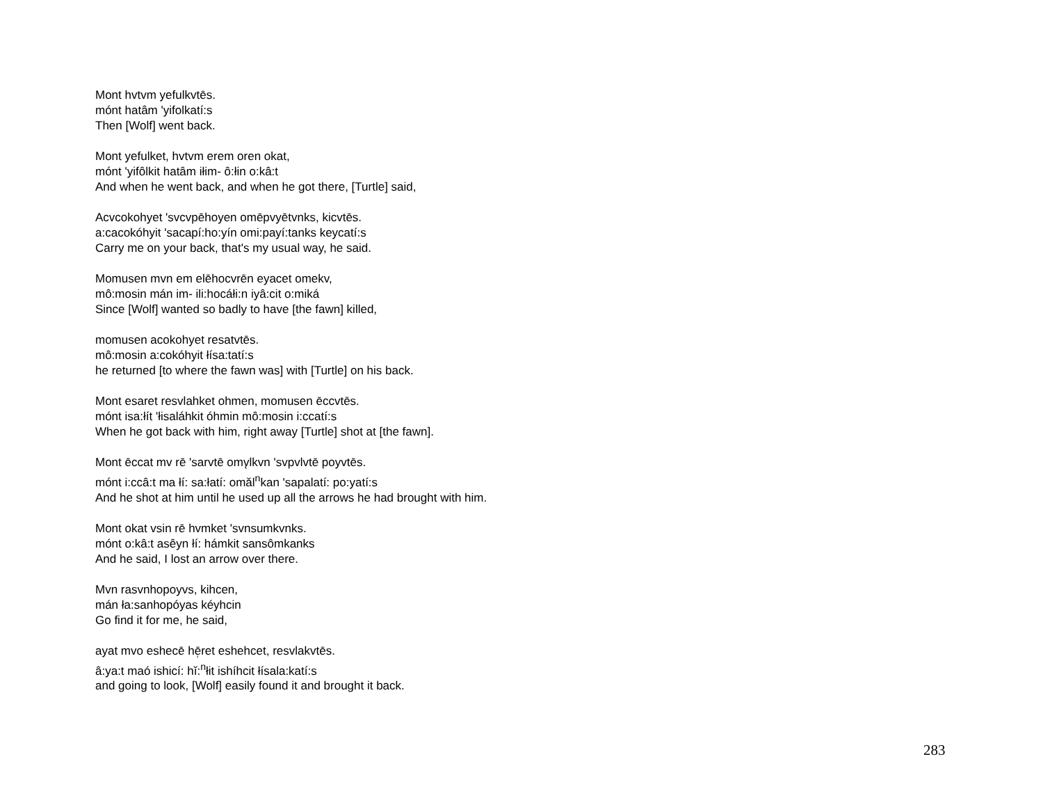Mont hvtvm yefulkvtēs.
mónt hatâm 'yifolkatí:s
Then [Wolf] went back.
Mont yefulket, hvtvm erem oren okat,
mónt 'yifôlkit hatâm iłim- ô:łin o:kâ:t
And when he went back, and when he got there, [Turtle] said,
Acvcokohyet 'svcvpēhoyen omēpvyētvnks, kicvtēs.
a:cacokóhyit 'sacapí:ho:yín omi:payí:tanks keycatí:s
Carry me on your back, that's my usual way, he said.
Momusen mvn em elēhocvrēn eyacet omekv,
mô:mosin mán im- ili:hocáłi:n iyâ:cit o:miká
Since [Wolf] wanted so badly to have [the fawn] killed,
momusen acokohyet resatvtēs.
mô:mosin a:cokóhyit łísa:tatí:s
he returned [to where the fawn was] with [Turtle] on his back.
Mont esaret resvlahket ohmen, momusen ēccvtēs.
mónt isa:łít 'łisaláhkit óhmin mô:mosin i:ccatí:s
When he got back with him, right away [Turtle] shot at [the fawn].
Mont ēccat mv rē 'sarvtē omv̨lkvn 'svpvlvtē poyvtēs.
mónt i:ccâ:t ma łí: sa:łatí: omăl<sup>n</sup>kan 'sapalatí: po:yatí:s
And he shot at him until he used up all the arrows he had brought with him.
Mont okat vsin rē hvmket 'svnsumkvnks.
mónt o:kâ:t asêyn łí: hámkit sansômkanks
And he said, I lost an arrow over there.
Mvn rasvnhopoyvs, kihcen,
mán ła:sanhopóyas kéyhcin
Go find it for me, he said,
ayat mvo eshecē hē̜ret eshehcet, resvlakvtēs.
â:ya:t maó ishicí: hĭ:<sup>n</sup>łit ishíhcit łísala:katí:s
and going to look, [Wolf] easily found it and brought it back.
283